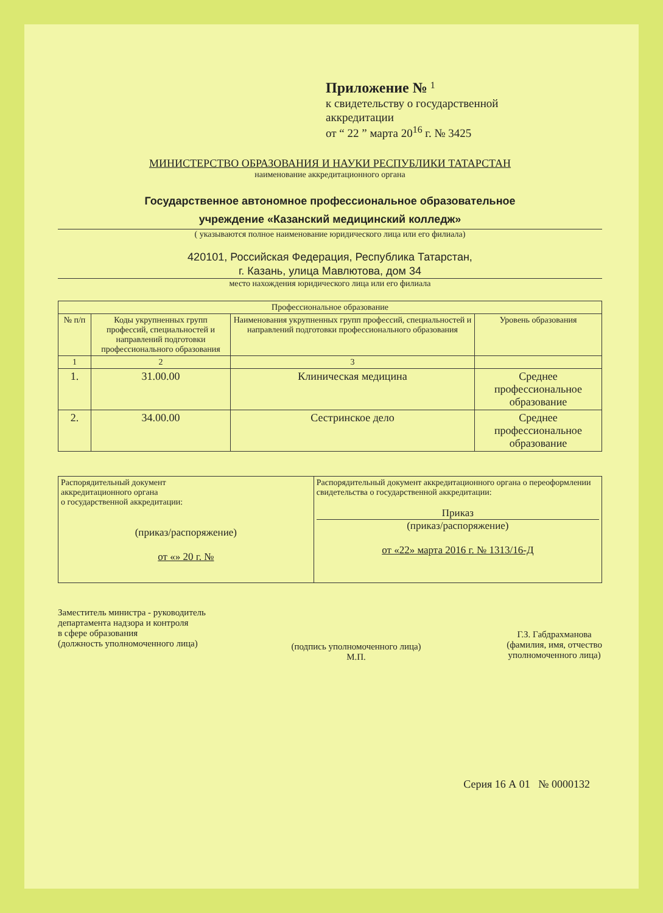Приложение № <sup>1</sup>
к свидетельству о государственной
аккредитации
от “ 22 ” марта 20<sup>16</sup> г. № 3425
МИНИСТЕРСТВО ОБРАЗОВАНИЯ И НАУКИ РЕСПУБЛИКИ ТАТАРСТАН
наименование аккредитационного органа
Государственное автономное профессиональное образовательное
учреждение «Казанский медицинский колледж»
( указываются полное наименование юридического лица или его филиала)
420101, Российская Федерация, Республика Татарстан,
г. Казань, улица Мавлютова, дом 34
место нахождения юридического лица или его филиала
| Профессиональное образование | | | |
| --- | --- | --- | --- |
| № п/п | Коды укрупненных групп профессий, специальностей и направлений подготовки профессионального образования | Наименования укрупненных групп профессий, специальностей и направлений подготовки профессионального образования | Уровень образования |
| 1 | 2 | 3 | |
| 1. | 31.00.00 | Клиническая медицина | Среднее профессиональное образование |
| 2. | 34.00.00 | Сестринское дело | Среднее профессиональное образование |
| Распорядительный документ аккредитационного органа о государственной аккредитации: (приказ/распоряжение) от «» 20 г. № | Распорядительный документ аккредитационного органа о переоформлении свидетельства о государственной аккредитации: Приказ (приказ/распоряжение) от «22» марта 2016 г. № 1313/16-Д |
Заместитель министра - руководитель
департамента надзора и контроля
в сфере образования
(должность уполномоченного лица)
(подпись уполномоченного лица)
М.П.
Г.З. Габдрахманова
(фамилия, имя, отчество
уполномоченного лица)
Серия 16 А 01 № 0000132